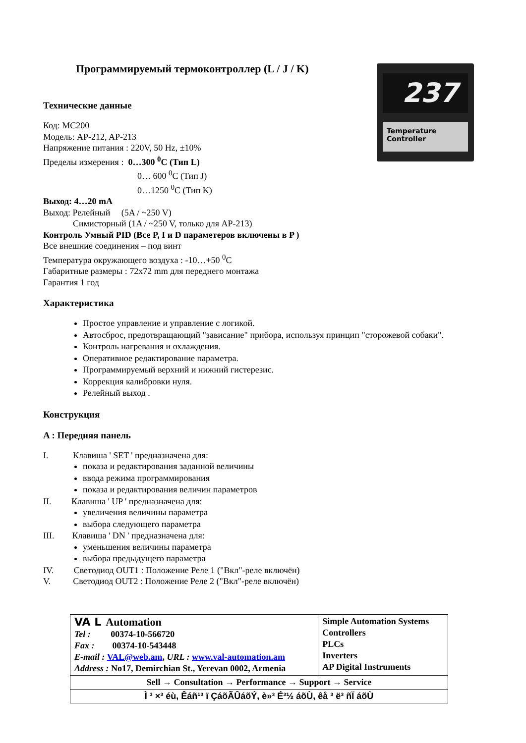237
Temperature Controller
Программируемый термоконтроллер (L / J / K)
Технические данные
Код: MC200
Модель: AP-212, AP-213
Напряжение питания : 220V, 50 Hz, ±10%
Пределы измерения : 0…300 <sup>0</sup>C (Тип L)
0… 600 <sup>0</sup>C (Тип J)
0…1250 <sup>0</sup>C (Тип K)
Выход: 4…20 mA
Выход: Релейный (5A / ~250 V)
Симисторный (1A / ~250 V, только для AP-213)
Контроль Умный PID (Все P, I и D параметеров включены в P )
Все внешние соединения – под винт
Температура окружающего воздуха : -10…+50 <sup>0</sup>C
Габаритные размеры : 72x72 mm для переднего монтажа
Гарантия 1 год
Характеристика
Простое управление и управление с логикой.
Автосброс, предотвращающий "зависание" прибора, используя принцип "сторожевой собаки".
Контроль нагревания и охлаждения.
Оперативное редактирование параметра.
Программируемый верхний и нижний гистерезис.
Коррекция калибровки нуля.
Релейный выход .
Конструкция
A : Передняя панель
I. Клавиша ' SET ' предназначена для:
показа и редактирования заданной величины
ввода режима программирования
показа и редактирования величин параметров
II. Клавиша ' UP ' предназначена для:
увеличения величины параметра
выбора следующего параметра
III. Клавиша ' DN ' предназначена для:
уменьшения величины параметра
выбора предыдущего параметра
IV. Светодиод OUT1 : Положение Реле 1 ("Вкл"-реле включён)
V. Светодиод OUT2 : Положение Реле 2 ("Вкл"-реле включён)
| VA L Automation Tel : 00374-10-566720 Fax : 00374-10-543448 E-mail : VAL@web.am , URL : www.val-automation.am Address : No17, Demirchian St., Yerevan 0002, Armenia | Simple Automation Systems Controllers PLCs Inverters AP Digital Instruments |
| Sell → Consultation → Performance → Support → Service | |
| Ì ³ ×³ éù, Êáñ¹³ ï ÇáõÃÛáõÝ, è»³ É³½ áõÙ, êå ³ ë³ ñÏ áõÙ | |